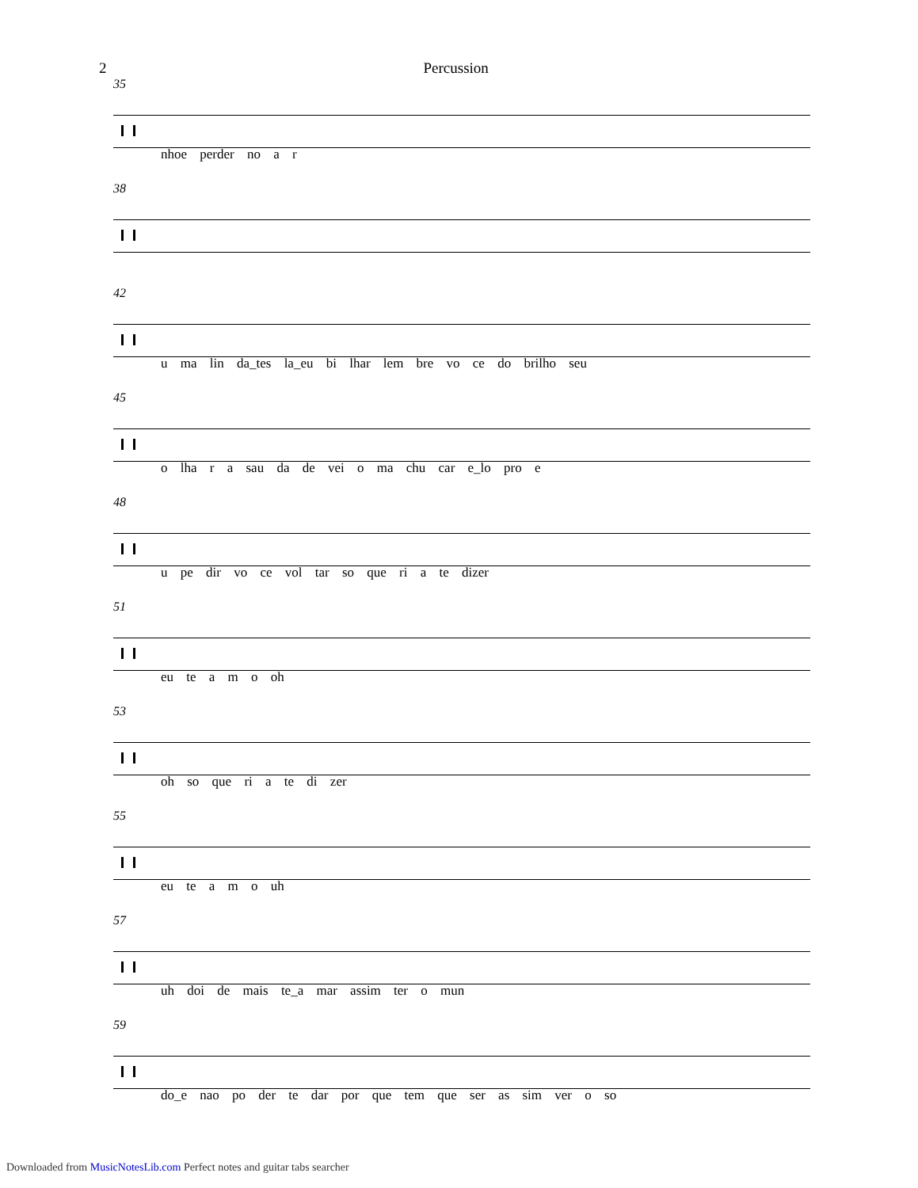2 Percussion
35
nhoe perder no a r
38
42
u ma lin da_tes la_eu bi lhar lem bre vo ce do brilho seu
45
o lha r a sau da de vei o ma chu car e_lo pro e
48
u pe dir vo ce vol tar so que ri a te dizer
51
eu te a m o oh
53
oh so que ri a te di zer
55
eu te a m o uh
57
uh doi de mais te_a mar assim ter o mun
59
do_e nao po der te dar por que tem que ser as sim ver o so
Downloaded from MusicNotesLib.com Perfect notes and guitar tabs searcher